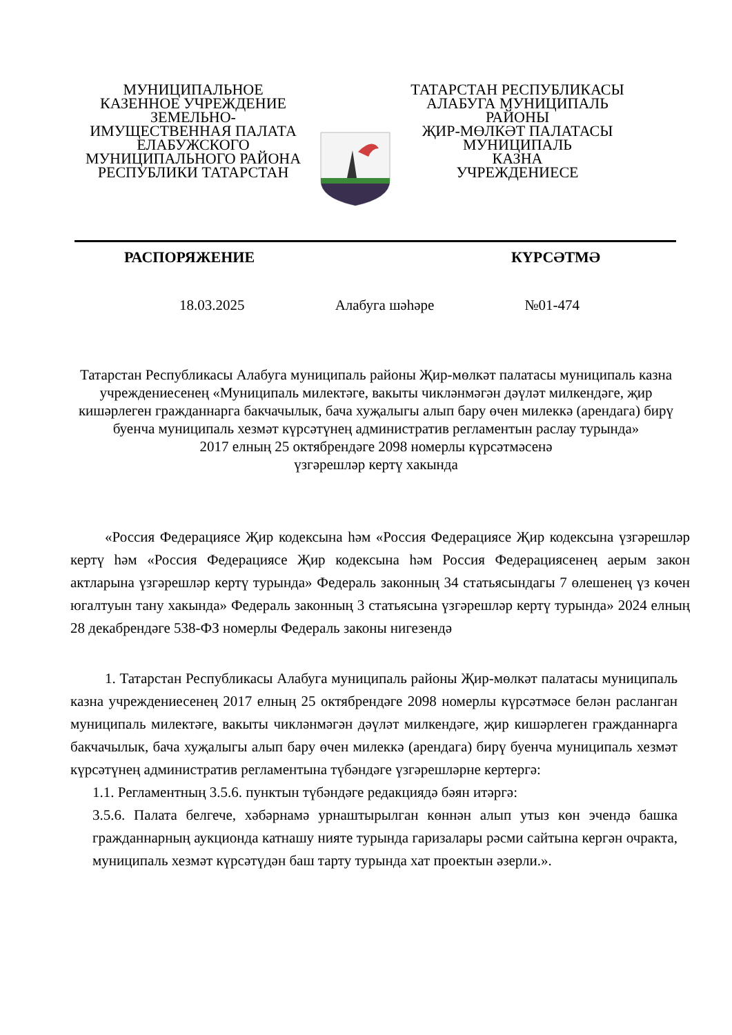МУНИЦИПАЛЬНОЕ
КАЗЕННОЕ УЧРЕЖДЕНИЕ
ЗЕМЕЛЬНО-
ИМУЩЕСТВЕННАЯ ПАЛАТА
ЕЛАБУЖСКОГО
МУНИЦИПАЛЬНОГО РАЙОНА
РЕСПУБЛИКИ ТАТАРСТАН
ТАТАРСТАН РЕСПУБЛИКАСЫ
АЛАБУГА МУНИЦИПАЛЬ
РАЙОНЫ
ҖИР-МӨЛКӘТ ПАЛАТАСЫ
МУНИЦИПАЛЬ
КАЗНА
УЧРЕЖДЕНИЕСЕ
РАСПОРЯЖЕНИЕ КҮРСӘТМӘ
18.03.2025 Алабуга шәһәре №01-474
Татарстан Республикасы Алабуга муниципаль районы Җир-мөлкәт палатасы муниципаль казна учреждениесенең «Муниципаль милектәге, вакыты чикләнмәгән дәүләт милкендәге, җир кишәрлеген гражданнарга бакчачылык, бача хуҗалыгы алып бару өчен милеккә (арендага) бирү буенча муниципаль хезмәт күрсәтүнең административ регламентын раслау турында»
2017 елның 25 октябрендәге 2098 номерлы күрсәтмәсенә
үзгәрешләр кертү хакында
«Россия Федерациясе Җир кодексына һәм «Россия Федерациясе Җир кодексына үзгәрешләр кертү һәм «Россия Федерациясе Җир кодексына һәм Россия Федерациясенең аерым закон актларына үзгәрешләр кертү турында» Федераль законның 34 статьясындагы 7 өлешенең үз көчен югалтуын тану хакында» Федераль законның 3 статьясына үзгәрешләр кертү турында» 2024 елның 28 декабрендәге 538-ФЗ номерлы Федераль законы нигезендә
1. Татарстан Республикасы Алабуга муниципаль районы Җир-мөлкәт палатасы муниципаль казна учреждениесенең 2017 елның 25 октябрендәге 2098 номерлы күрсәтмәсе белән расланган муниципаль милектәге, вакыты чикләнмәгән дәүләт милкендәге, җир кишәрлеген гражданнарга бакчачылык, бача хуҗалыгы алып бару өчен милеккә (арендага) бирү буенча муниципаль хезмәт күрсәтүнең административ регламентына түбәндәге үзгәрешләрне кертергә:
1.1. Регламентның 3.5.6. пунктын түбәндәге редакциядә бәян итәргә:
3.5.6. Палата белгече, хәбәрнамә урнаштырылган көннән алып утыз көн эчендә башка гражданнарның аукционда катнашу нияте турында гаризалары рәсми сайтына кергән очракта, муниципаль хезмәт күрсәтүдән баш тарту турында хат проектын әзерли.».